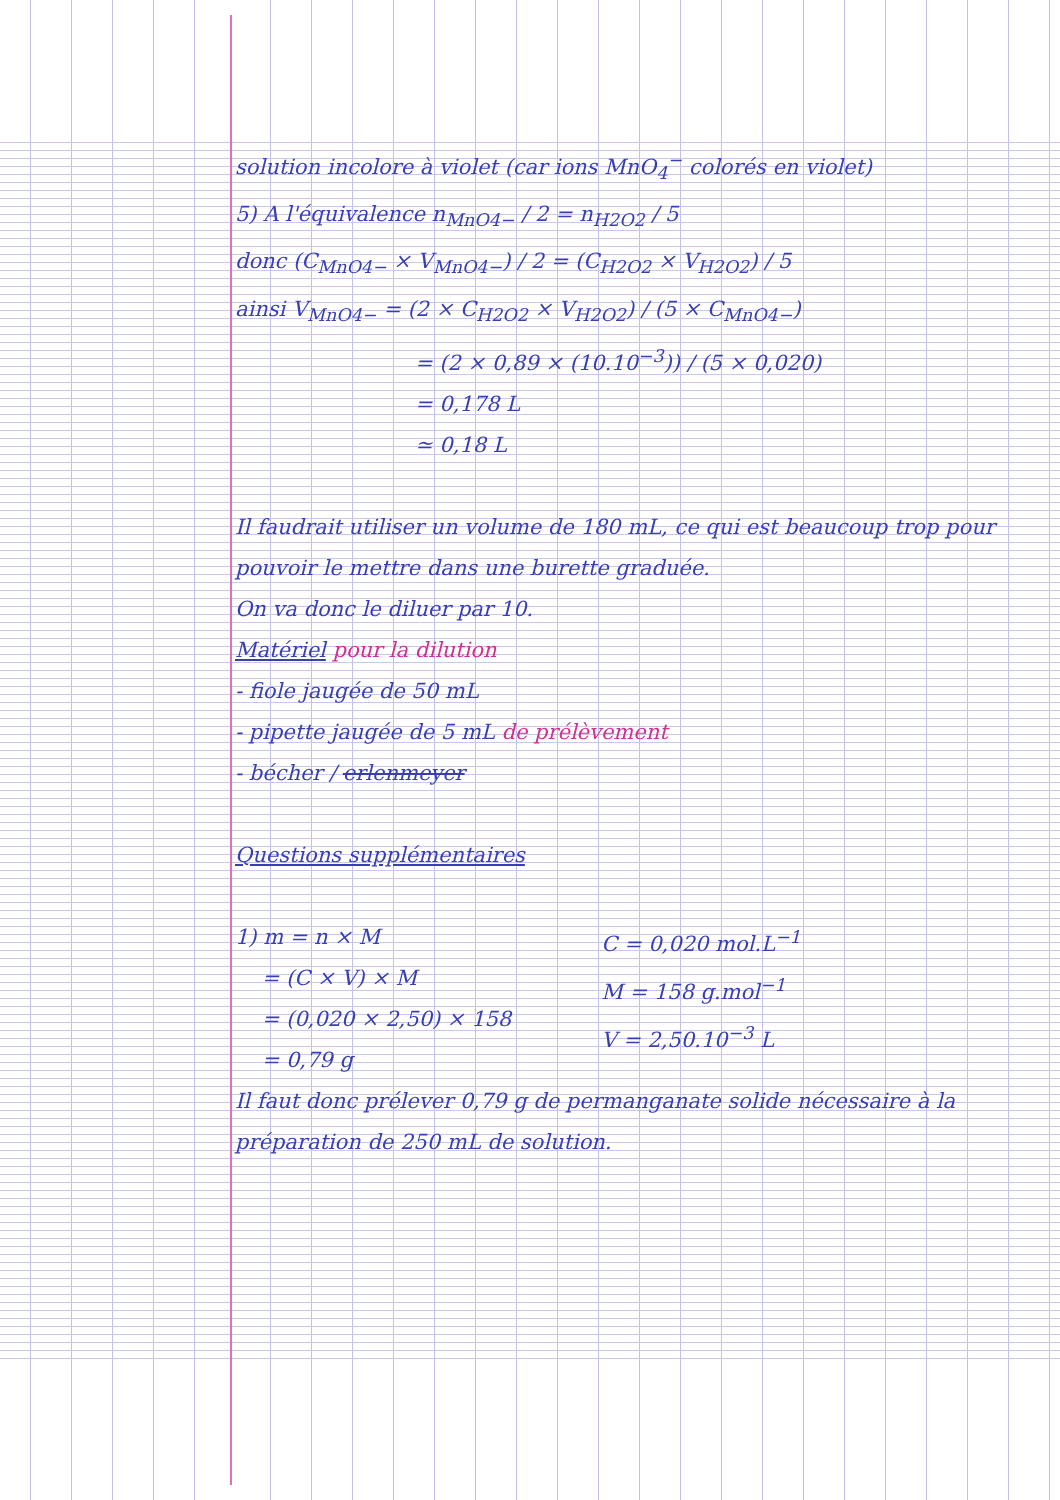solution incolore à violet (car ions MnO<sub>4</sub><sup>−</sup> colorés en violet)
5) A l'équivalence n<sub>MnO4−</sub> / 2 = n<sub>H2O2</sub> / 5
donc (C<sub>MnO4−</sub> × V<sub>MnO4−</sub>) / 2 = (C<sub>H2O2</sub> × V<sub>H2O2</sub>) / 5
ainsi V<sub>MnO4−</sub> = (2 × C<sub>H2O2</sub> × V<sub>H2O2</sub>) / (5 × C<sub>MnO4−</sub>)
= (2 × 0,89 × (10.10<sup>−3</sup>)) / (5 × 0,020)
= 0,178 L
≃ 0,18 L
Il faudrait utiliser un volume de 180 mL, ce qui est beaucoup trop pour pouvoir le mettre dans une burette graduée.
On va donc le diluer par 10.
Matériel pour la dilution
- fiole jaugée de 50 mL
- pipette jaugée de 5 mL de prélèvement
- bécher / erlenmeyer
Questions supplémentaires
1) m = n × M
= (C × V) × M
= (0,020 × 2,50) × 158
= 0,79 g
C = 0,020 mol.L<sup>−1</sup>
M = 158 g.mol<sup>−1</sup>
V = 2,50.10<sup>−3</sup> L
Il faut donc prélever 0,79 g de permanganate solide nécessaire à la préparation de 250 mL de solution.